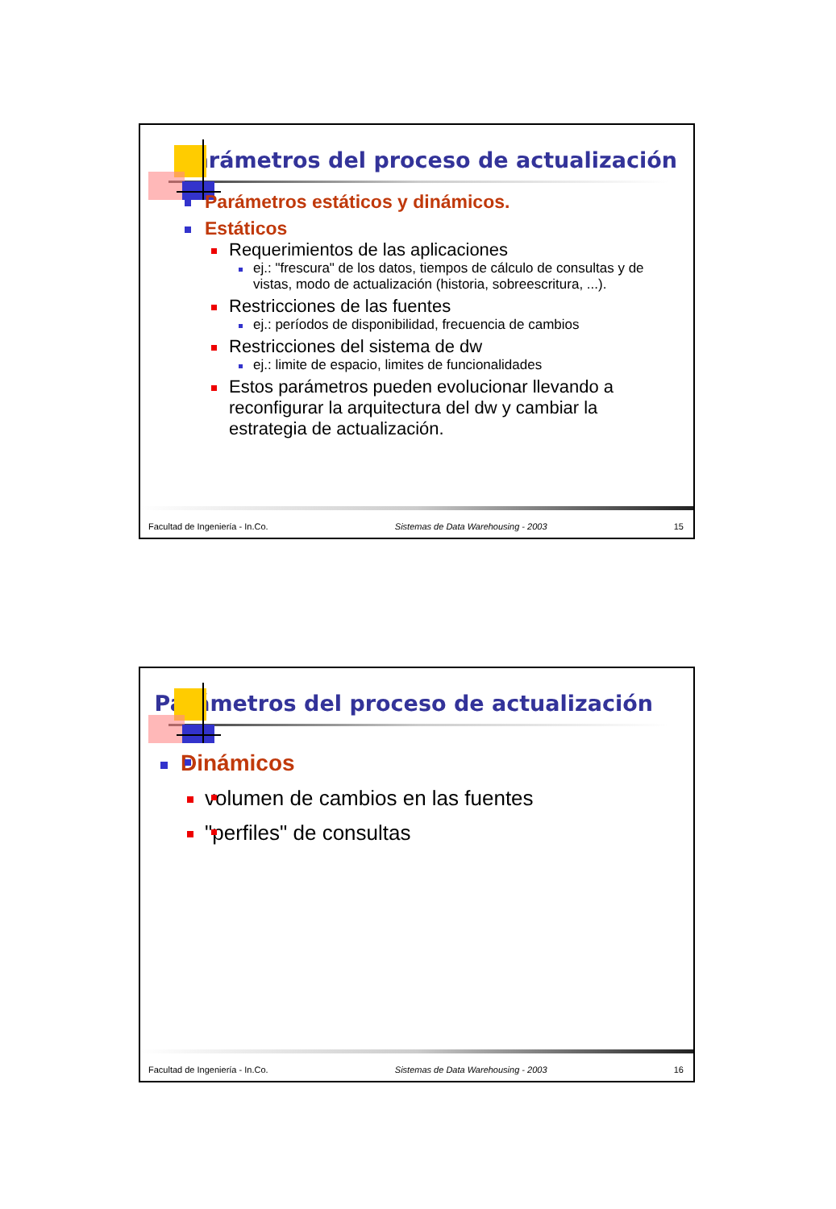Parámetros del proceso de actualización
Parámetros estáticos y dinámicos.
Estáticos
Requerimientos de las aplicaciones
ej.: "frescura" de los datos, tiempos de cálculo de consultas y de vistas, modo de actualización (historia, sobreescritura, ...).
Restricciones de las fuentes
ej.: períodos de disponibilidad, frecuencia de cambios
Restricciones del sistema de dw
ej.: limite de espacio, limites de funcionalidades
Estos parámetros pueden evolucionar llevando a reconfigurar la arquitectura del dw y cambiar la estrategia de actualización.
Facultad de Ingeniería - In.Co. Sistemas de Data Warehousing - 2003 15
Parámetros del proceso de actualización
Dinámicos
volumen de cambios en las fuentes
"perfiles" de consultas
Facultad de Ingeniería - In.Co. Sistemas de Data Warehousing - 2003 16